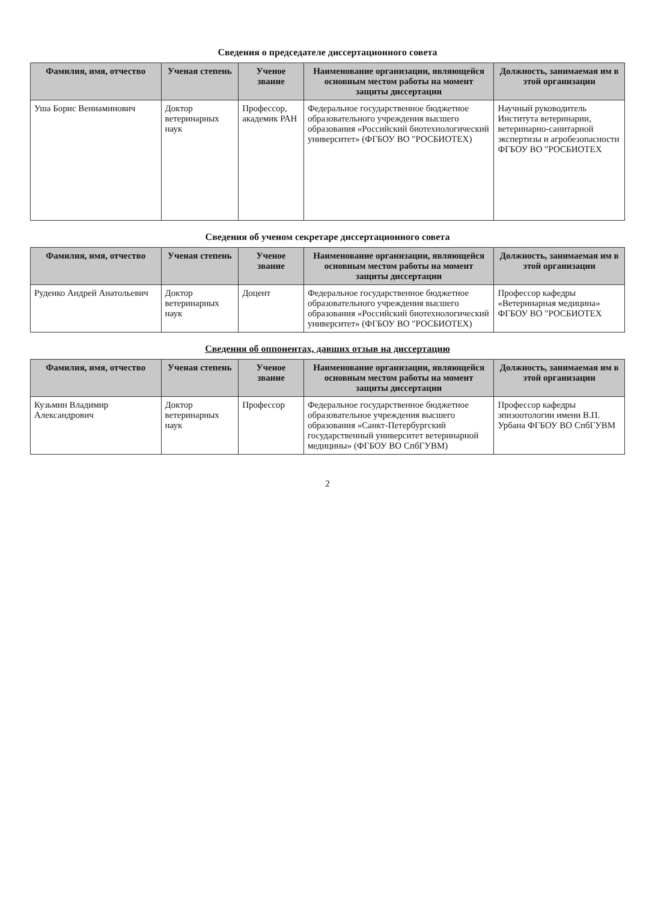Сведения о председателе диссертационного совета
| Фамилия, имя, отчество | Ученая степень | Ученое звание | Наименование организации, являющейся основным местом работы на момент защиты диссертации | Должность, занимаемая им в этой организации |
| --- | --- | --- | --- | --- |
| Уша Борис Вениаминович | Доктор ветеринарных наук | Профессор, академик РАН | Федеральное государственное бюджетное образовательного учреждения высшего образования «Российский биотехнологический университет» (ФГБОУ ВО "РОСБИОТЕХ) | Научный руководитель Института ветеринарии, ветеринарно-санитарной экспертизы и агробезопасности ФГБОУ ВО "РОСБИОТЕХ |
Сведения об ученом секретаре диссертационного совета
| Фамилия, имя, отчество | Ученая степень | Ученое звание | Наименование организации, являющейся основным местом работы на момент защиты диссертации | Должность, занимаемая им в этой организации |
| --- | --- | --- | --- | --- |
| Руденко Андрей Анатольевич | Доктор ветеринарных наук | Доцент | Федеральное государственное бюджетное образовательного учреждения высшего образования «Российский биотехнологический университет» (ФГБОУ ВО "РОСБИОТЕХ) | Профессор кафедры «Ветеринарная медицина» ФГБОУ ВО "РОСБИОТЕХ |
Сведения об оппонентах, давших отзыв на диссертацию
| Фамилия, имя, отчество | Ученая степень | Ученое звание | Наименование организации, являющейся основным местом работы на момент защиты диссертации | Должность, занимаемая им в этой организации |
| --- | --- | --- | --- | --- |
| Кузьмин Владимир Александрович | Доктор ветеринарных наук | Профессор | Федеральное государственное бюджетное образовательное учреждения высшего образования «Санкт-Петербургский государственный университет ветеринарной медицины» (ФГБОУ ВО СпбГУВМ) | Профессор кафедры эпизоотологии имени В.П. Урбана ФГБОУ ВО СпбГУВМ |
2